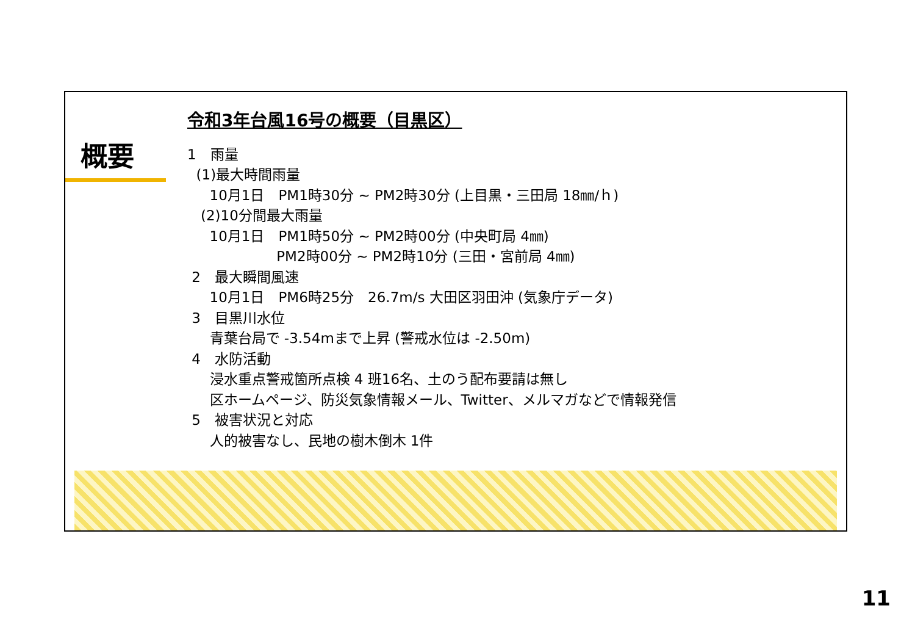概要
令和3年台風16号の概要（目黒区）
1　雨量
(1)最大時間雨量
10月1日　PM1時30分 ~ PM2時30分 (上目黒・三田局 18㎜/ｈ)
(2)10分間最大雨量
10月1日　PM1時50分 ~ PM2時00分 (中央町局 4㎜)
PM2時00分 ~ PM2時10分 (三田・宮前局 4㎜)
2　最大瞬間風速
10月1日　PM6時25分　26.7m/s 大田区羽田沖 (気象庁データ)
3　目黒川水位
青葉台局で -3.54mまで上昇 (警戒水位は -2.50m)
4　水防活動
浸水重点警戒箇所点検 4 班16名、土のう配布要請は無し
区ホームページ、防災気象情報メール、Twitter、メルマガなどで情報発信
5　被害状況と対応
人的被害なし、民地の樹木倒木 1件
11